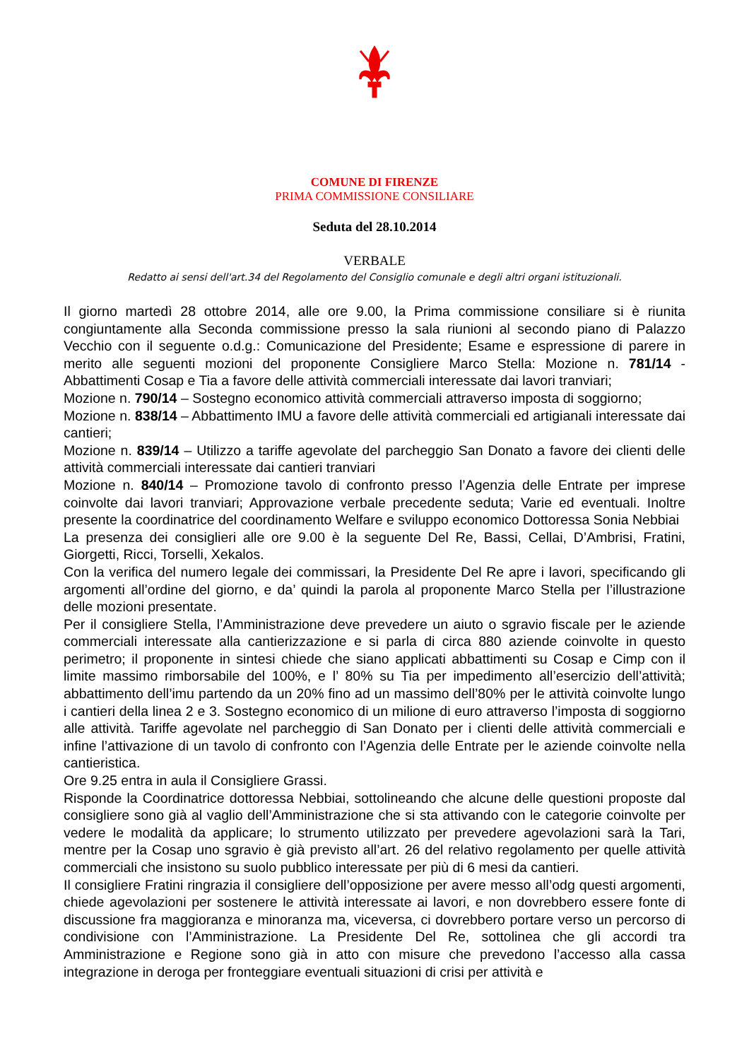COMUNE DI FIRENZE
PRIMA COMMISSIONE CONSILIARE
Seduta del 28.10.2014
VERBALE
Redatto ai sensi dell'art.34 del Regolamento del Consiglio comunale e degli altri organi istituzionali.
Il giorno martedì 28 ottobre 2014, alle ore 9.00, la Prima commissione consiliare si è riunita congiuntamente alla Seconda commissione presso la sala riunioni al secondo piano di Palazzo Vecchio con il seguente o.d.g.: Comunicazione del Presidente; Esame e espressione di parere in merito alle seguenti mozioni del proponente Consigliere Marco Stella: Mozione n. 781/14 - Abbattimenti Cosap e Tia a favore delle attività commerciali interessate dai lavori tranviari;
Mozione n. 790/14 – Sostegno economico attività commerciali attraverso imposta di soggiorno;
Mozione n. 838/14 – Abbattimento IMU a favore delle attività commerciali ed artigianali interessate dai cantieri;
Mozione n. 839/14 – Utilizzo a tariffe agevolate del parcheggio San Donato a favore dei clienti delle attività commerciali interessate dai cantieri tranviari
Mozione n. 840/14 – Promozione tavolo di confronto presso l’Agenzia delle Entrate per imprese coinvolte dai lavori tranviari; Approvazione verbale precedente seduta; Varie ed eventuali. Inoltre presente la coordinatrice del coordinamento Welfare e sviluppo economico Dottoressa Sonia Nebbiai
La presenza dei consiglieri alle ore 9.00 è la seguente Del Re, Bassi, Cellai, D’Ambrisi, Fratini, Giorgetti, Ricci, Torselli, Xekalos.
Con la verifica del numero legale dei commissari, la Presidente Del Re apre i lavori, specificando gli argomenti all’ordine del giorno, e da’ quindi la parola al proponente Marco Stella per l’illustrazione delle mozioni presentate.
Per il consigliere Stella, l’Amministrazione deve prevedere un aiuto o sgravio fiscale per le aziende commerciali interessate alla cantierizzazione e si parla di circa 880 aziende coinvolte in questo perimetro; il proponente in sintesi chiede che siano applicati abbattimenti su Cosap e Cimp con il limite massimo rimborsabile del 100%, e l’ 80% su Tia per impedimento all’esercizio dell’attività; abbattimento dell’imu partendo da un 20% fino ad un massimo dell’80% per le attività coinvolte lungo i cantieri della linea 2 e 3. Sostegno economico di un milione di euro attraverso l’imposta di soggiorno alle attività. Tariffe agevolate nel parcheggio di San Donato per i clienti delle attività commerciali e infine l’attivazione di un tavolo di confronto con l’Agenzia delle Entrate per le aziende coinvolte nella cantieristica.
Ore 9.25 entra in aula il Consigliere Grassi.
Risponde la Coordinatrice dottoressa Nebbiai, sottolineando che alcune delle questioni proposte dal consigliere sono già al vaglio dell’Amministrazione che si sta attivando con le categorie coinvolte per vedere le modalità da applicare; lo strumento utilizzato per prevedere agevolazioni sarà la Tari, mentre per la Cosap uno sgravio è già previsto all’art. 26 del relativo regolamento per quelle attività commerciali che insistono su suolo pubblico interessate per più di 6 mesi da cantieri.
Il consigliere Fratini ringrazia il consigliere dell’opposizione per avere messo all’odg questi argomenti, chiede agevolazioni per sostenere le attività interessate ai lavori, e non dovrebbero essere fonte di discussione fra maggioranza e minoranza ma, viceversa, ci dovrebbero portare verso un percorso di condivisione con l’Amministrazione. La Presidente Del Re, sottolinea che gli accordi tra Amministrazione e Regione sono già in atto con misure che prevedono l’accesso alla cassa integrazione in deroga per fronteggiare eventuali situazioni di crisi per attività e